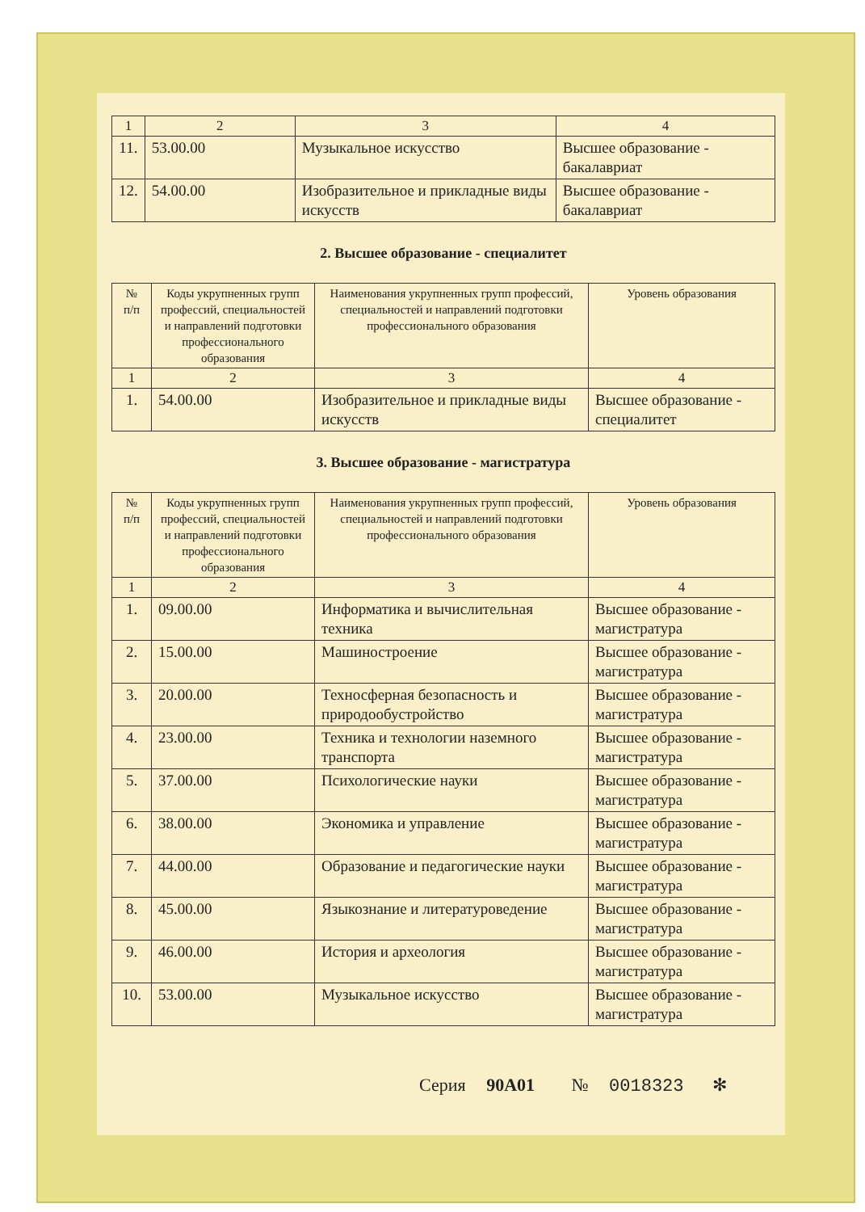| 1 | 2 | 3 | 4 |
| 11. | 53.00.00 | Музыкальное искусство | Высшее образование - бакалавриат |
| 12. | 54.00.00 | Изобразительное и прикладные виды искусств | Высшее образование - бакалавриат |
2. Высшее образование - специалитет
| № п/п | Коды укрупненных групп профессий, специальностей и направлений подготовки профессионального образования | Наименования укрупненных групп профессий, специальностей и направлений подготовки профессионального образования | Уровень образования |
| --- | --- | --- | --- |
| 1 | 2 | 3 | 4 |
| 1. | 54.00.00 | Изобразительное и прикладные виды искусств | Высшее образование - специалитет |
3. Высшее образование - магистратура
| № п/п | Коды укрупненных групп профессий, специальностей и направлений подготовки профессионального образования | Наименования укрупненных групп профессий, специальностей и направлений подготовки профессионального образования | Уровень образования |
| --- | --- | --- | --- |
| 1 | 2 | 3 | 4 |
| 1. | 09.00.00 | Информатика и вычислительная техника | Высшее образование - магистратура |
| 2. | 15.00.00 | Машиностроение | Высшее образование - магистратура |
| 3. | 20.00.00 | Техносферная безопасность и природообустройство | Высшее образование - магистратура |
| 4. | 23.00.00 | Техника и технологии наземного транспорта | Высшее образование - магистратура |
| 5. | 37.00.00 | Психологические науки | Высшее образование - магистратура |
| 6. | 38.00.00 | Экономика и управление | Высшее образование - магистратура |
| 7. | 44.00.00 | Образование и педагогические науки | Высшее образование - магистратура |
| 8. | 45.00.00 | Языкознание и литературоведение | Высшее образование - магистратура |
| 9. | 46.00.00 | История и археология | Высшее образование - магистратура |
| 10. | 53.00.00 | Музыкальное искусство | Высшее образование - магистратура |
Серия 90А01 № 0018323 ✻